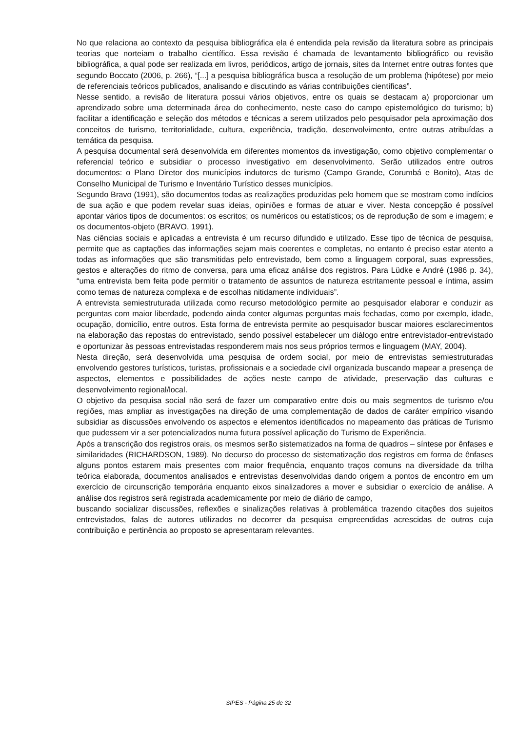No que relaciona ao contexto da pesquisa bibliográfica ela é entendida pela revisão da literatura sobre as principais teorias que norteiam o trabalho científico. Essa revisão é chamada de levantamento bibliográfico ou revisão bibliográfica, a qual pode ser realizada em livros, periódicos, artigo de jornais, sites da Internet entre outras fontes que segundo Boccato (2006, p. 266), “[...] a pesquisa bibliográfica busca a resolução de um problema (hipótese) por meio de referenciais teóricos publicados, analisando e discutindo as várias contribuições científicas”.
Nesse sentido, a revisão de literatura possui vários objetivos, entre os quais se destacam a) proporcionar um aprendizado sobre uma determinada área do conhecimento, neste caso do campo epistemológico do turismo; b) facilitar a identificação e seleção dos métodos e técnicas a serem utilizados pelo pesquisador pela aproximação dos conceitos de turismo, territorialidade, cultura, experiência, tradição, desenvolvimento, entre outras atribuídas a temática da pesquisa.
A pesquisa documental será desenvolvida em diferentes momentos da investigação, como objetivo complementar o referencial teórico e subsidiar o processo investigativo em desenvolvimento. Serão utilizados entre outros documentos: o Plano Diretor dos municípios indutores de turismo (Campo Grande, Corumbá e Bonito), Atas de Conselho Municipal de Turismo e Inventário Turístico desses municípios.
Segundo Bravo (1991), são documentos todas as realizações produzidas pelo homem que se mostram como indícios de sua ação e que podem revelar suas ideias, opiniões e formas de atuar e viver. Nesta concepção é possível apontar vários tipos de documentos: os escritos; os numéricos ou estatísticos; os de reprodução de som e imagem; e os documentos-objeto (BRAVO, 1991).
Nas ciências sociais e aplicadas a entrevista é um recurso difundido e utilizado. Esse tipo de técnica de pesquisa, permite que as captações das informações sejam mais coerentes e completas, no entanto é preciso estar atento a todas as informações que são transmitidas pelo entrevistado, bem como a linguagem corporal, suas expressões, gestos e alterações do ritmo de conversa, para uma eficaz análise dos registros. Para Lüdke e André (1986 p. 34), “uma entrevista bem feita pode permitir o tratamento de assuntos de natureza estritamente pessoal e íntima, assim como temas de natureza complexa e de escolhas nitidamente individuais”.
A entrevista semiestruturada utilizada como recurso metodológico permite ao pesquisador elaborar e conduzir as perguntas com maior liberdade, podendo ainda conter algumas perguntas mais fechadas, como por exemplo, idade, ocupação, domicílio, entre outros. Esta forma de entrevista permite ao pesquisador buscar maiores esclarecimentos na elaboração das repostas do entrevistado, sendo possível estabelecer um diálogo entre entrevistador-entrevistado e oportunizar às pessoas entrevistadas responderem mais nos seus próprios termos e linguagem (MAY, 2004).
Nesta direção, será desenvolvida uma pesquisa de ordem social, por meio de entrevistas semiestruturadas envolvendo gestores turísticos, turistas, profissionais e a sociedade civil organizada buscando mapear a presença de aspectos, elementos e possibilidades de ações neste campo de atividade, preservação das culturas e desenvolvimento regional/local.
O objetivo da pesquisa social não será de fazer um comparativo entre dois ou mais segmentos de turismo e/ou regiões, mas ampliar as investigações na direção de uma complementação de dados de caráter empírico visando subsidiar as discussões envolvendo os aspectos e elementos identificados no mapeamento das práticas de Turismo que pudessem vir a ser potencializados numa futura possível aplicação do Turismo de Experiência.
Após a transcrição dos registros orais, os mesmos serão sistematizados na forma de quadros – síntese por ênfases e similaridades (RICHARDSON, 1989). No decurso do processo de sistematização dos registros em forma de ênfases alguns pontos estarem mais presentes com maior frequência, enquanto traços comuns na diversidade da trilha teórica elaborada, documentos analisados e entrevistas desenvolvidas dando origem a pontos de encontro em um exercício de circunscrição temporária enquanto eixos sinalizadores a mover e subsidiar o exercício de análise. A análise dos registros será registrada academicamente por meio de diário de campo,
buscando socializar discussões, reflexões e sinalizações relativas à problemática trazendo citações dos sujeitos entrevistados, falas de autores utilizados no decorrer da pesquisa empreendidas acrescidas de outros cuja contribuição e pertinência ao proposto se apresentaram relevantes.
SIPES - Página 25 de 32